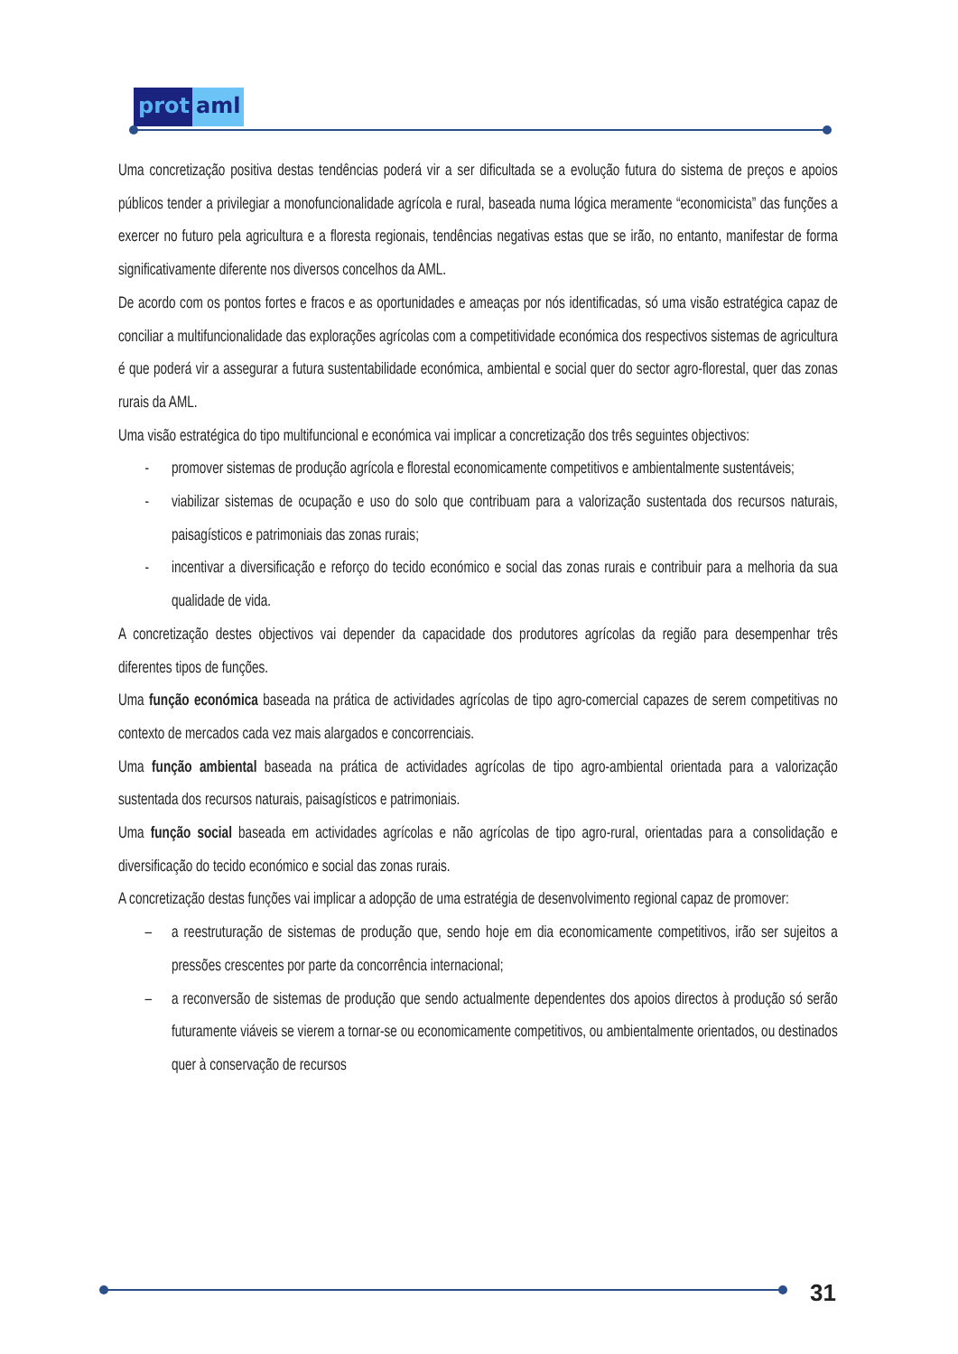prot aml
Uma concretização positiva destas tendências poderá vir a ser dificultada se a evolução futura do sistema de preços e apoios públicos tender a privilegiar a monofuncionalidade agrícola e rural, baseada numa lógica meramente “economicista” das funções a exercer no futuro pela agricultura e a floresta regionais, tendências negativas estas que se irão, no entanto, manifestar de forma significativamente diferente nos diversos concelhos da AML.
De acordo com os pontos fortes e fracos e as oportunidades e ameaças por nós identificadas, só uma visão estratégica capaz de conciliar a multifuncionalidade das explorações agrícolas com a competitividade económica dos respectivos sistemas de agricultura é que poderá vir a assegurar a futura sustentabilidade económica, ambiental e social quer do sector agro-florestal, quer das zonas rurais da AML.
Uma visão estratégica do tipo multifuncional e económica vai implicar a concretização dos três seguintes objectivos:
- promover sistemas de produção agrícola e florestal economicamente competitivos e ambientalmente sustentáveis;
- viabilizar sistemas de ocupação e uso do solo que contribuam para a valorização sustentada dos recursos naturais, paisagísticos e patrimoniais das zonas rurais;
- incentivar a diversificação e reforço do tecido económico e social das zonas rurais e contribuir para a melhoria da sua qualidade de vida.
A concretização destes objectivos vai depender da capacidade dos produtores agrícolas da região para desempenhar três diferentes tipos de funções.
Uma função económica baseada na prática de actividades agrícolas de tipo agro-comercial capazes de serem competitivas no contexto de mercados cada vez mais alargados e concorrenciais.
Uma função ambiental baseada na prática de actividades agrícolas de tipo agro-ambiental orientada para a valorização sustentada dos recursos naturais, paisagísticos e patrimoniais.
Uma função social baseada em actividades agrícolas e não agrícolas de tipo agro-rural, orientadas para a consolidação e diversificação do tecido económico e social das zonas rurais.
A concretização destas funções vai implicar a adopção de uma estratégia de desenvolvimento regional capaz de promover:
– a reestruturação de sistemas de produção que, sendo hoje em dia economicamente competitivos, irão ser sujeitos a pressões crescentes por parte da concorrência internacional;
– a reconversão de sistemas de produção que sendo actualmente dependentes dos apoios directos à produção só serão futuramente viáveis se vierem a tornar-se ou economicamente competitivos, ou ambientalmente orientados, ou destinados quer à conservação de recursos
31